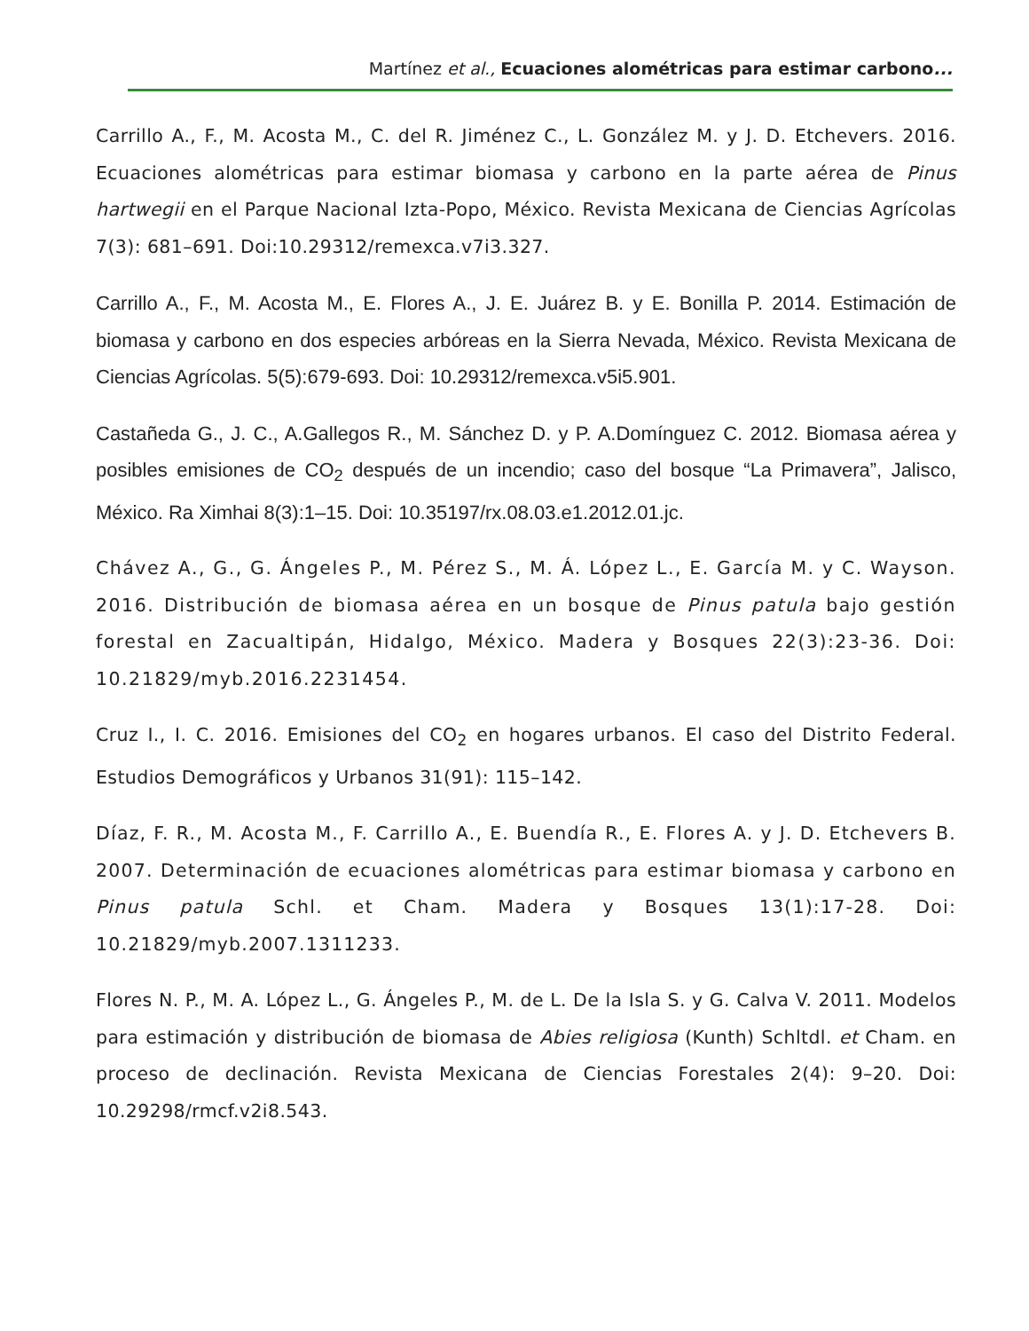Martínez et al., Ecuaciones alométricas para estimar carbono...
Carrillo A., F., M. Acosta M., C. del R. Jiménez C., L. González M. y J. D. Etchevers. 2016. Ecuaciones alométricas para estimar biomasa y carbono en la parte aérea de Pinus hartwegii en el Parque Nacional Izta-Popo, México. Revista Mexicana de Ciencias Agrícolas 7(3): 681–691. Doi:10.29312/remexca.v7i3.327.
Carrillo A., F., M. Acosta M., E. Flores A., J. E. Juárez B. y E. Bonilla P. 2014. Estimación de biomasa y carbono en dos especies arbóreas en la Sierra Nevada, México. Revista Mexicana de Ciencias Agrícolas. 5(5):679-693. Doi: 10.29312/remexca.v5i5.901.
Castañeda G., J. C., A.Gallegos R., M. Sánchez D. y P. A.Domínguez C. 2012. Biomasa aérea y posibles emisiones de CO<sub>2</sub> después de un incendio; caso del bosque “La Primavera”, Jalisco, México. Ra Ximhai 8(3):1–15. Doi: 10.35197/rx.08.03.e1.2012.01.jc.
Chávez A., G., G. Ángeles P., M. Pérez S., M. Á. López L., E. García M. y C. Wayson. 2016. Distribución de biomasa aérea en un bosque de Pinus patula bajo gestión forestal en Zacualtipán, Hidalgo, México. Madera y Bosques 22(3):23-36. Doi: 10.21829/myb.2016.2231454.
Cruz I., I. C. 2016. Emisiones del CO<sub>2</sub> en hogares urbanos. El caso del Distrito Federal. Estudios Demográficos y Urbanos 31(91): 115–142.
Díaz, F. R., M. Acosta M., F. Carrillo A., E. Buendía R., E. Flores A. y J. D. Etchevers B. 2007. Determinación de ecuaciones alométricas para estimar biomasa y carbono en Pinus patula Schl. et Cham. Madera y Bosques 13(1):17-28. Doi: 10.21829/myb.2007.1311233.
Flores N. P., M. A. López L., G. Ángeles P., M. de L. De la Isla S. y G. Calva V. 2011. Modelos para estimación y distribución de biomasa de Abies religiosa (Kunth) Schltdl. et Cham. en proceso de declinación. Revista Mexicana de Ciencias Forestales 2(4): 9–20. Doi: 10.29298/rmcf.v2i8.543.